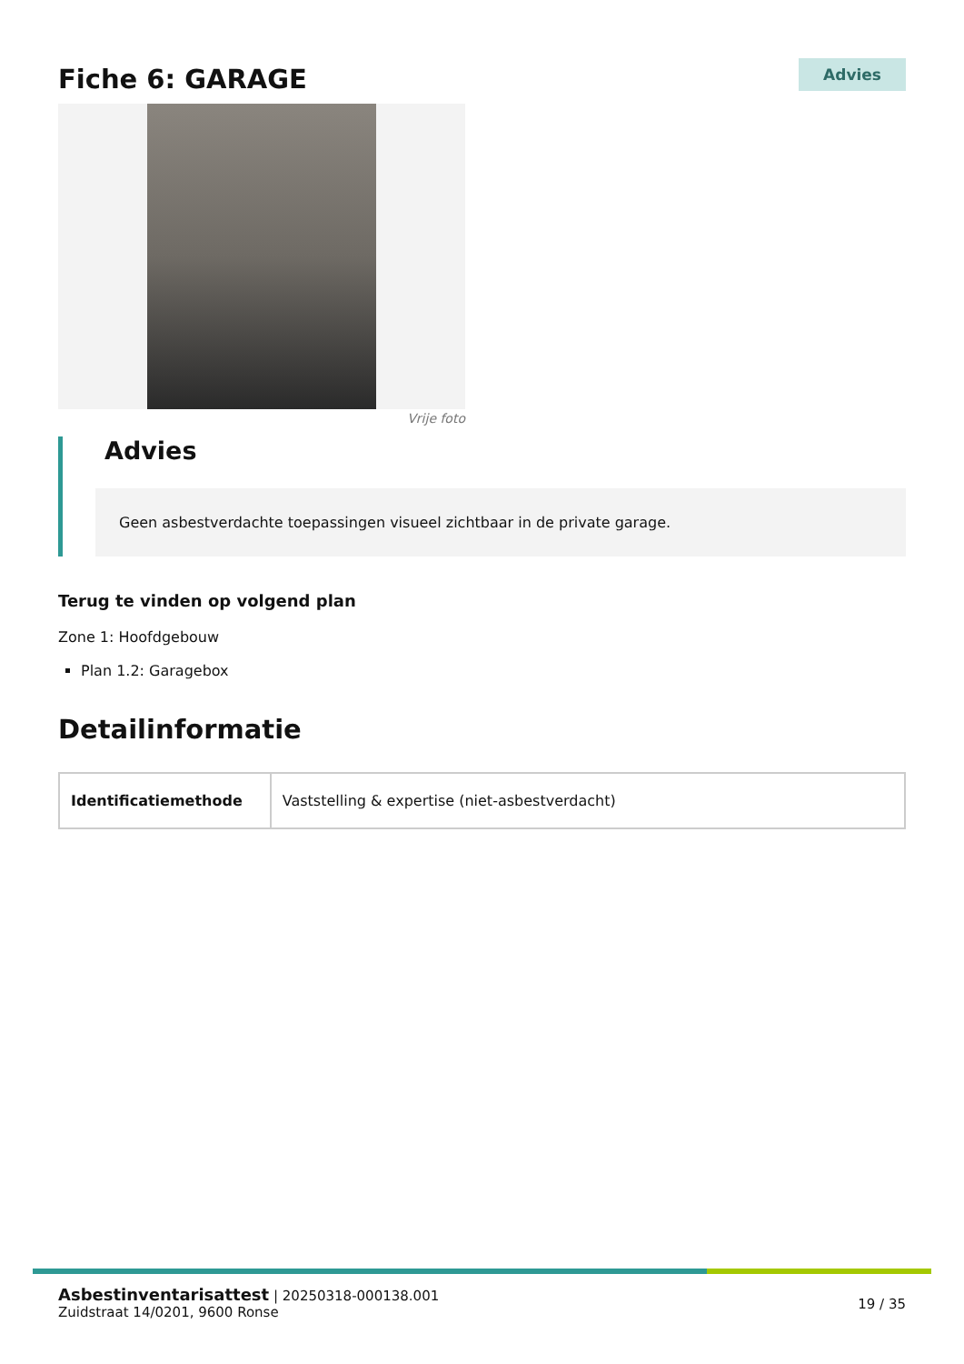Fiche 6: GARAGE
Advies
Vrije foto
Advies
Geen asbestverdachte toepassingen visueel zichtbaar in de private garage.
Terug te vinden op volgend plan
Zone 1: Hoofdgebouw
Plan 1.2: Garagebox
Detailinformatie
| Identificatiemethode | Vaststelling & expertise (niet-asbestverdacht) |
Asbestinventarisattest | 20250318-000138.001
Zuidstraat 14/0201, 9600 Ronse
19 / 35